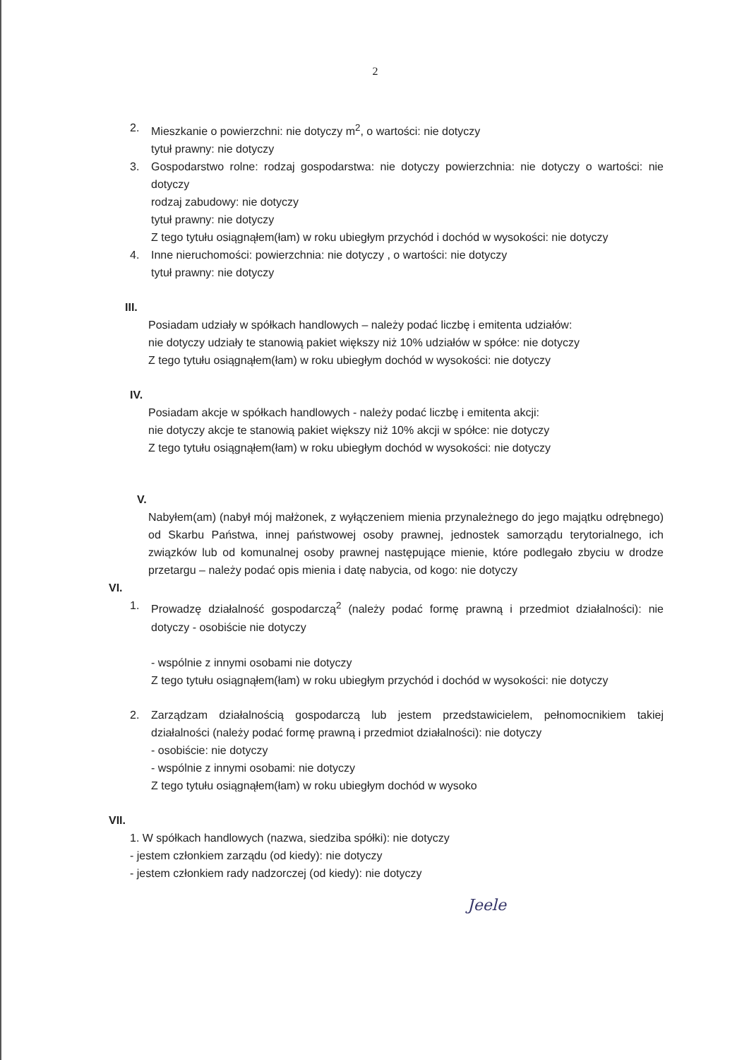2
2. Mieszkanie o powierzchni: nie dotyczy m<sup>2</sup>, o wartości: nie dotyczy
tytuł prawny: nie dotyczy
3. Gospodarstwo rolne: rodzaj gospodarstwa: nie dotyczy powierzchnia: nie dotyczy o wartości: nie dotyczy
rodzaj zabudowy: nie dotyczy
tytuł prawny: nie dotyczy
Z tego tytułu osiągnąłem(łam) w roku ubiegłym przychód i dochód w wysokości: nie dotyczy
4. Inne nieruchomości: powierzchnia: nie dotyczy , o wartości: nie dotyczy
tytuł prawny: nie dotyczy
III.
Posiadam udziały w spółkach handlowych – należy podać liczbę i emitenta udziałów:
nie dotyczy udziały te stanowią pakiet większy niż 10% udziałów w spółce: nie dotyczy
Z tego tytułu osiągnąłem(łam) w roku ubiegłym dochód w wysokości: nie dotyczy
IV.
Posiadam akcje w spółkach handlowych - należy podać liczbę i emitenta akcji:
nie dotyczy akcje te stanowią pakiet większy niż 10% akcji w spółce: nie dotyczy
Z tego tytułu osiągnąłem(łam) w roku ubiegłym dochód w wysokości: nie dotyczy
V.
Nabyłem(am) (nabył mój małżonek, z wyłączeniem mienia przynależnego do jego majątku odrębnego) od Skarbu Państwa, innej państwowej osoby prawnej, jednostek samorządu terytorialnego, ich związków lub od komunalnej osoby prawnej następujące mienie, które podlegało zbyciu w drodze przetargu – należy podać opis mienia i datę nabycia, od kogo: nie dotyczy
VI.
1. Prowadzę działalność gospodarczą<sup>2</sup> (należy podać formę prawną i przedmiot działalności): nie dotyczy - osobiście nie dotyczy
- wspólnie z innymi osobami nie dotyczy
Z tego tytułu osiągnąłem(łam) w roku ubiegłym przychód i dochód w wysokości: nie dotyczy
2. Zarządzam działalnością gospodarczą lub jestem przedstawicielem, pełnomocnikiem takiej działalności (należy podać formę prawną i przedmiot działalności): nie dotyczy
- osobiście: nie dotyczy
- wspólnie z innymi osobami: nie dotyczy
Z tego tytułu osiągnąłem(łam) w roku ubiegłym dochód w wysoko
VII.
1. W spółkach handlowych (nazwa, siedziba spółki): nie dotyczy
- jestem członkiem zarządu (od kiedy): nie dotyczy
- jestem członkiem rady nadzorczej (od kiedy): nie dotyczy
Jeele